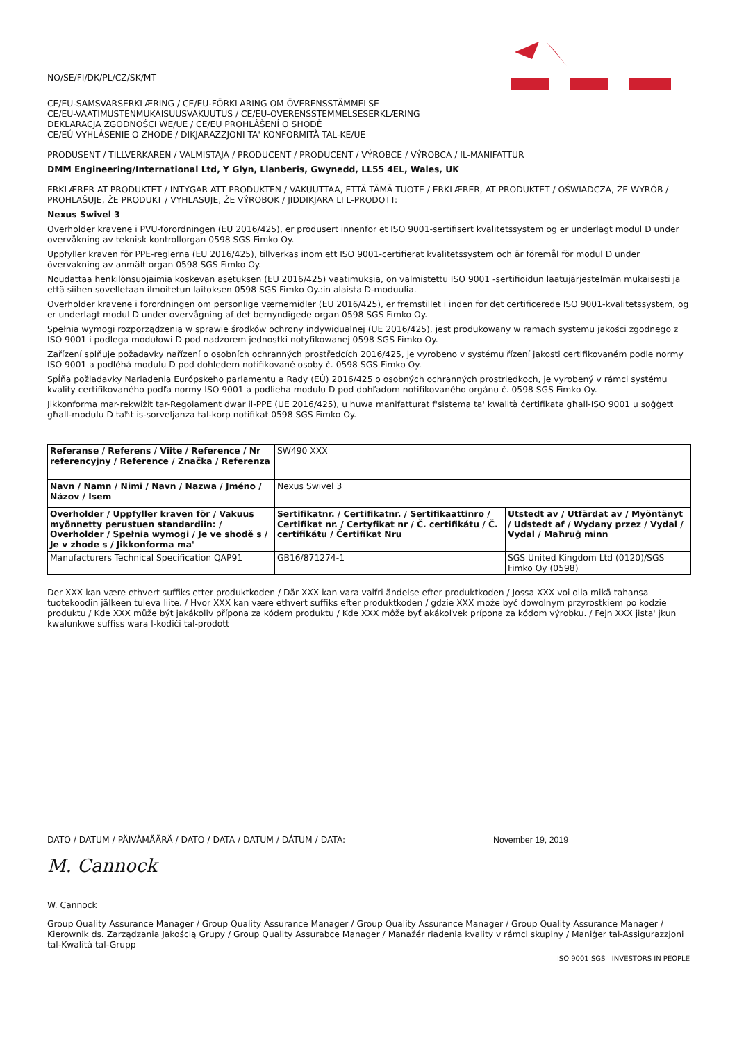NO/SE/FI/DK/PL/CZ/SK/MT
CE/EU-SAMSVARSERKLÆRING / CE/EU-FÖRKLARING OM ÖVERENSSTÄMMELSE
CE/EU-VAATIMUSTENMUKAISUUSVAKUUTUS / CE/EU-OVERENSSTEMMELSESERKLÆRING
DEKLARACJA ZGODNOŚCI WE/UE / CE/EU PROHLÁŠENÍ O SHODĚ
CE/EÚ VYHLÁSENIE O ZHODE / DIKJARAZZJONI TA' KONFORMITÀ TAL-KE/UE
PRODUSENT / TILLVERKAREN / VALMISTAJA / PRODUCENT / PRODUCENT / VÝROBCE / VÝROBCA / IL-MANIFATTUR
DMM Engineering/International Ltd, Y Glyn, Llanberis, Gwynedd, LL55 4EL, Wales, UK
ERKLÆRER AT PRODUKTET / INTYGAR ATT PRODUKTEN / VAKUUTTAA, ETTÄ TÄMÄ TUOTE / ERKLÆRER, AT PRODUKTET / OŚWIADCZA, ŻE WYRÓB / PROHLAŠUJE, ŽE PRODUKT / VYHLASUJE, ŽE VÝROBOK / JIDDIKJARA LI L-PRODOTT:
Nexus Swivel 3
Overholder kravene i PVU-forordningen (EU 2016/425), er produsert innenfor et ISO 9001-sertifisert kvalitetssystem og er underlagt modul D under overvåkning av teknisk kontrollorgan 0598 SGS Fimko Oy.
Uppfyller kraven för PPE-reglerna (EU 2016/425), tillverkas inom ett ISO 9001-certifierat kvalitetssystem och är föremål för modul D under övervakning av anmält organ 0598 SGS Fimko Oy.
Noudattaa henkilönsuojaimia koskevan asetuksen (EU 2016/425) vaatimuksia, on valmistettu ISO 9001 -sertifioidun laatujärjestelmän mukaisesti ja että siihen sovelletaan ilmoitetun laitoksen 0598 SGS Fimko Oy.:in alaista D-moduulia.
Overholder kravene i forordningen om personlige værnemidler (EU 2016/425), er fremstillet i inden for det certificerede ISO 9001-kvalitetssystem, og er underlagt modul D under overvågning af det bemyndigede organ 0598 SGS Fimko Oy.
Spełnia wymogi rozporządzenia w sprawie środków ochrony indywidualnej (UE 2016/425), jest produkowany w ramach systemu jakości zgodnego z ISO 9001 i podlega modułowi D pod nadzorem jednostki notyfikowanej 0598 SGS Fimko Oy.
Zařízení splňuje požadavky nařízení o osobních ochranných prostředcích 2016/425, je vyrobeno v systému řízení jakosti certifikovaném podle normy ISO 9001 a podléhá modulu D pod dohledem notifikované osoby č. 0598 SGS Fimko Oy.
Spĺňa požiadavky Nariadenia Európskeho parlamentu a Rady (EÚ) 2016/425 o osobných ochranných prostriedkoch, je vyrobený v rámci systému kvality certifikovaného podľa normy ISO 9001 a podlieha modulu D pod dohľadom notifikovaného orgánu č. 0598 SGS Fimko Oy.
Jikkonforma mar-rekwiżit tar-Regolament dwar il-PPE (UE 2016/425), u huwa manifatturat f'sistema ta' kwalità ċertifikata għall-ISO 9001 u soġġett għall-modulu D taħt is-sorveljanza tal-korp notifikat 0598 SGS Fimko Oy.
| Referanse / Referens / Viite / Reference / Nr referencyjny / Reference / Značka / Referenza | SW490 XXX | |
| Navn / Namn / Nimi / Navn / Nazwa / Jméno / Názov / Isem | Nexus Swivel 3 | |
| Overholder / Uppfyller kraven för / Vakuus myönnetty perustuen standardiin: / Overholder / Spełnia wymogi / Je ve shodě s / Je v zhode s / Jikkonforma ma' | Sertifikatnr. / Certifikatnr. / Sertifikaattinro / Certifikat nr. / Certyfikat nr / Č. certifikátu / Č. certifikátu / Čertifikat Nru | Utstedt av / Utfärdat av / Myöntänyt / Udstedt af / Wydany przez / Vydal / Vydal / Maħruġ minn |
| Manufacturers Technical Specification QAP91 | GB16/871274-1 | SGS United Kingdom Ltd (0120)/SGS Fimko Oy (0598) |
Der XXX kan være ethvert suffiks etter produktkoden / Där XXX kan vara valfri ändelse efter produktkoden / Jossa XXX voi olla mikä tahansa tuotekoodin jälkeen tuleva liite. / Hvor XXX kan være ethvert suffiks efter produktkoden / gdzie XXX może być dowolnym przyrostkiem po kodzie produktu / Kde XXX může být jakákoliv přípona za kódem produktu / Kde XXX môže byť akákoľvek prípona za kódom výrobku. / Fejn XXX jista' jkun kwalunkwe suffiss wara l-kodiċi tal-prodott
DATO / DATUM / PÄIVÄMÄÄRÄ / DATO / DATA / DATUM / DÁTUM / DATA: November 19, 2019
M. Cannock
W. Cannock
Group Quality Assurance Manager / Group Quality Assurance Manager / Group Quality Assurance Manager / Group Quality Assurance Manager / Kierownik ds. Zarządzania Jakością Grupy / Group Quality Assurabce Manager / Manažér riadenia kvality v rámci skupiny / Maniġer tal-Assigurazzjoni tal-Kwalità tal-Grupp
ISO 9001 SGS INVESTORS IN PEOPLE